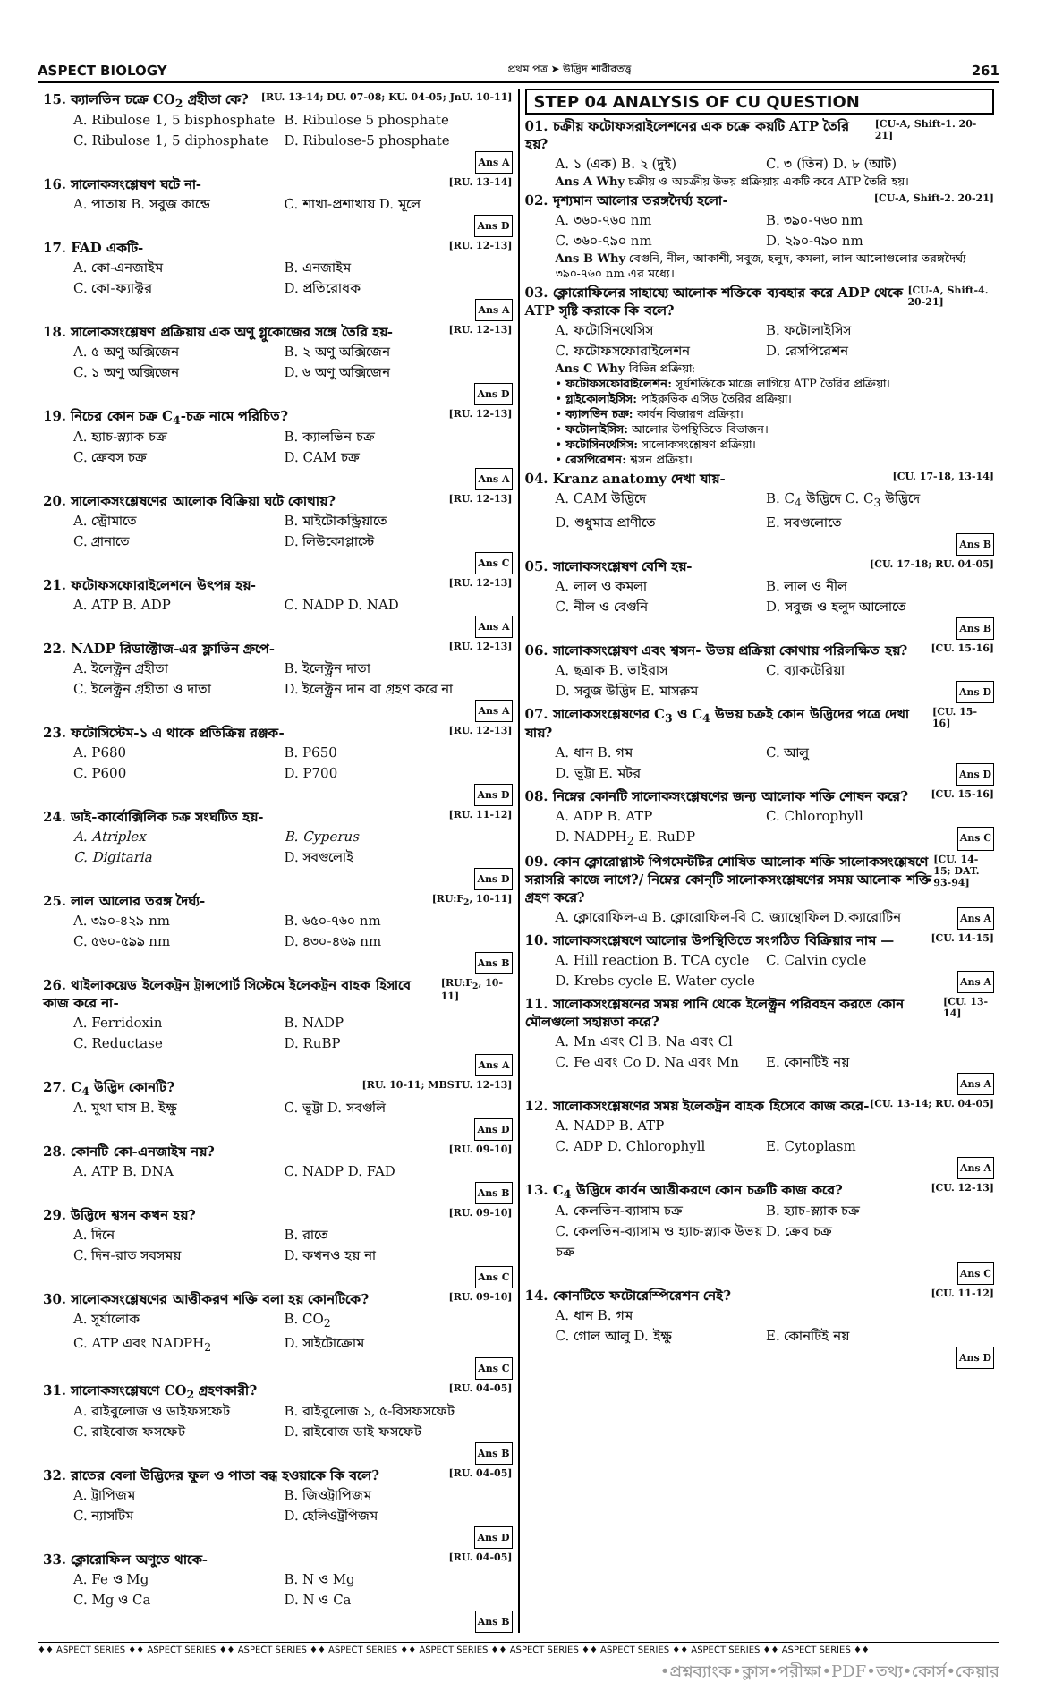ASPECT BIOLOGY প্রথম পত্র ➤ উদ্ভিদ শারীরতত্ত্ব 261
15. ক্যালভিন চক্রে CO<sub>2</sub> গ্রহীতা কে? [RU. 13-14; DU. 07-08; KU. 04-05; JnU. 10-11]
A. Ribulose 1, 5 bisphosphate B. Ribulose 5 phosphate C. Ribulose 1, 5 diphosphate D. Ribulose-5 phosphate Ans A
16. সালোকসংশ্লেষণ ঘটে না- [RU. 13-14]
A. পাতায় B. সবুজ কান্ডে C. শাখা-প্রশাখায় D. মূলে Ans D
17. FAD একটি- [RU. 12-13]
A. কো-এনজাইম B. এনজাইম C. কো-ফ্যাক্টর D. প্রতিরোধক Ans A
18. সালোকসংশ্লেষণ প্রক্রিয়ায় এক অণু গ্লুকোজের সঙ্গে তৈরি হয়- [RU. 12-13]
A. ৫ অণু অক্সিজেন B. ২ অণু অক্সিজেন C. ১ অণু অক্সিজেন D. ৬ অণু অক্সিজেন Ans D
19. নিচের কোন চক্র C<sub>4</sub>-চক্র নামে পরিচিত? [RU. 12-13]
A. হ্যাচ-স্ল্যাক চক্র B. ক্যালভিন চক্র C. ক্রেবস চক্র D. CAM চক্র Ans A
20. সালোকসংশ্লেষণের আলোক বিক্রিয়া ঘটে কোথায়? [RU. 12-13]
A. স্ট্রোমাতে B. মাইটোকন্ড্রিয়াতে C. গ্রানাতে D. লিউকোপ্লাস্টে Ans C
21. ফটোফসফোরাইলেশনে উৎপন্ন হয়- [RU. 12-13]
A. ATP B. ADP C. NADP D. NAD Ans A
22. NADP রিডাক্টোজ-এর ফ্লাভিন গ্রুপে- [RU. 12-13]
A. ইলেক্ট্রন গ্রহীতা B. ইলেক্ট্রন দাতা C. ইলেক্ট্রন গ্রহীতা ও দাতা D. ইলেক্ট্রন দান বা গ্রহণ করে না Ans A
23. ফটোসিস্টেম-১ এ থাকে প্রতিক্রিয় রঞ্জক- [RU. 12-13]
A. P680 B. P650 C. P600 D. P700 Ans D
24. ডাই-কার্বোক্সিলিক চক্র সংঘটিত হয়- [RU. 11-12]
A. Atriplex B. Cyperus C. Digitaria D. সবগুলোই Ans D
25. লাল আলোর তরঙ্গ দৈর্ঘ্য- [RU:F<sub>2</sub>, 10-11]
A. ৩৯০-৪২৯ nm B. ৬৫০-৭৬০ nm C. ৫৬০-৫৯৯ nm D. ৪৩০-৪৬৯ nm Ans B
26. থাইলাকয়েড ইলেকট্রন ট্রান্সপোর্ট সিস্টেমে ইলেকট্রন বাহক হিসাবে কাজ করে না- [RU:F<sub>2</sub>, 10-11]
A. Ferridoxin B. NADP C. Reductase D. RuBP Ans A
27. C<sub>4</sub> উদ্ভিদ কোনটি? [RU. 10-11; MBSTU. 12-13]
A. মুথা ঘাস B. ইক্ষু C. ভূট্টা D. সবগুলি Ans D
28. কোনটি কো-এনজাইম নয়? [RU. 09-10]
A. ATP B. DNA C. NADP D. FAD Ans B
29. উদ্ভিদে শ্বসন কখন হয়? [RU. 09-10]
A. দিনে B. রাতে C. দিন-রাত সবসময় D. কখনও হয় না Ans C
30. সালোকসংশ্লেষণের আত্তীকরণ শক্তি বলা হয় কোনটিকে? [RU. 09-10]
A. সূর্যালোক B. CO<sub>2</sub> C. ATP এবং NADPH<sub>2</sub> D. সাইটোক্রোম Ans C
31. সালোকসংশ্লেষণে CO<sub>2</sub> গ্রহণকারী? [RU. 04-05]
A. রাইবুলোজ ও ডাইফসফেট B. রাইবুলোজ ১, ৫-বিসফসফেট C. রাইবোজ ফসফেট D. রাইবোজ ডাই ফসফেট Ans B
32. রাতের বেলা উদ্ভিদের ফুল ও পাতা বন্ধ হওয়াকে কি বলে? [RU. 04-05]
A. ট্রাপিজম B. জিওট্রাপিজম C. ন্যাসটিম D. হেলিওট্রপিজম Ans D
33. ক্লোরোফিল অণুতে থাকে- [RU. 04-05]
A. Fe ও Mg B. N ও Mg C. Mg ও Ca D. N ও Ca Ans B
STEP 04 ANALYSIS OF CU QUESTION
01. চক্রীয় ফটোফসরাইলেশনের এক চক্রে কয়টি ATP তৈরি হয়? [CU-A, Shift-1. 20-21]
A. ১ (এক) B. ২ (দুই) C. ৩ (তিন) D. ৮ (আট)
Ans A Why চক্রীয় ও অচক্রীয় উভয় প্রক্রিয়ায় একটি করে ATP তৈরি হয়।
02. দৃশ্যমান আলোর তরঙ্গদৈর্ঘ্য হলো- [CU-A, Shift-2. 20-21]
A. ৩৬০-৭৬০ nm B. ৩৯০-৭৬০ nm C. ৩৬০-৭৯০ nm D. ২৯০-৭৯০ nm
Ans B Why বেগুনি, নীল, আকাশী, সবুজ, হলুদ, কমলা, লাল আলোগুলোর তরঙ্গদৈর্ঘ্য ৩৯০-৭৬০ nm এর মধ্যে।
03. ক্লোরোফিলের সাহায্যে আলোক শক্তিকে ব্যবহার করে ADP থেকে ATP সৃষ্টি করাকে কি বলে? [CU-A, Shift-4. 20-21]
A. ফটোসিনথেসিস B. ফটোলাইসিস C. ফটোফসফোরাইলেশন D. রেসপিরেশন
Ans C Why বিভিন্ন প্রক্রিয়া:
• ফটোফসফোরাইলেশন: সূর্যশক্তিকে মাজে লাগিয়ে ATP তৈরির প্রক্রিয়া।
• গ্লাইকোলাইসিস: পাইরুভিক এসিড তৈরির প্রক্রিয়া।
• ক্যালভিন চক্র: কার্বন বিজারণ প্রক্রিয়া।
• ফটোলাইসিস: আলোর উপস্থিতিতে বিভাজন।
• ফটোসিনথেসিস: সালোকসংশ্লেষণ প্রক্রিয়া।
• রেসপিরেশন: শ্বসন প্রক্রিয়া।
04. Kranz anatomy দেখা যায়- [CU. 17-18, 13-14]
A. CAM উদ্ভিদে B. C<sub>4</sub> উদ্ভিদে C. C<sub>3</sub> উদ্ভিদে D. শুধুমাত্র প্রাণীতে E. সবগুলোতে Ans B
05. সালোকসংশ্লেষণ বেশি হয়- [CU. 17-18; RU. 04-05]
A. লাল ও কমলা B. লাল ও নীল C. নীল ও বেগুনি D. সবুজ ও হলুদ আলোতে Ans B
06. সালোকসংশ্লেষণ এবং শ্বসন- উভয় প্রক্রিয়া কোথায় পরিলক্ষিত হয়? [CU. 15-16]
A. ছত্রাক B. ভাইরাস C. ব্যাকটেরিয়া D. সবুজ উদ্ভিদ E. মাসরুম Ans D
07. সালোকসংশ্লেষণের C<sub>3</sub> ও C<sub>4</sub> উভয় চক্রই কোন উদ্ভিদের পত্রে দেখা যায়? [CU. 15-16]
A. ধান B. গম C. আলু D. ভূট্টা E. মটর Ans D
08. নিম্নের কোনটি সালোকসংশ্লেষণের জন্য আলোক শক্তি শোষন করে? [CU. 15-16]
A. ADP B. ATP C. Chlorophyll D. NADPH<sub>2</sub> E. RuDP Ans C
09. কোন ক্লোরোপ্লাস্ট পিগমেন্টটির শোষিত আলোক শক্তি সালোকসংশ্লেষণে সরাসরি কাজে লাগে?/ নিম্নের কোন্‌টি সালোকসংশ্লেষণের সময় আলোক শক্তি গ্রহণ করে? [CU. 14-15; DAT. 93-94]
A. ক্লোরোফিল-এ B. ক্লোরোফিল-বি C. জ্যান্থোফিল D.ক্যারোটিন Ans A
10. সালোকসংশ্লেষণে আলোর উপস্থিতিতে সংগঠিত বিক্রিয়ার নাম — [CU. 14-15]
A. Hill reaction B. TCA cycle C. Calvin cycle D. Krebs cycle E. Water cycle Ans A
11. সালোকসংশ্লেষনের সময় পানি থেকে ইলেক্ট্রন পরিবহন করতে কোন মৌলগুলো সহায়তা করে? [CU. 13-14]
A. Mn এবং Cl B. Na এবং Cl C. Fe এবং Co D. Na এবং Mn E. কোনটিই নয় Ans A
12. সালোকসংশ্লেষণের সময় ইলেকট্রন বাহক হিসেবে কাজ করে- [CU. 13-14; RU. 04-05]
A. NADP B. ATP C. ADP D. Chlorophyll E. Cytoplasm Ans A
13. C<sub>4</sub> উদ্ভিদে কার্বন আত্তীকরণে কোন চক্রটি কাজ করে? [CU. 12-13]
A. কেলভিন-ব্যাসাম চক্র B. হ্যাচ-স্ল্যাক চক্র C. কেলভিন-ব্যাসাম ও হ্যাচ-স্ল্যাক উভয় চক্র D. ক্রেব চক্র Ans C
14. কোনটিতে ফটোরেস্পিরেশন নেই? [CU. 11-12]
A. ধান B. গম C. গোল আলু D. ইক্ষু E. কোনটিই নয় Ans D
♦♦ ASPECT SERIES ♦♦ ASPECT SERIES ♦♦ ASPECT SERIES ♦♦ ASPECT SERIES ♦♦ ASPECT SERIES ♦♦ ASPECT SERIES ♦♦ ASPECT SERIES ♦♦ ASPECT SERIES ♦♦ ASPECT SERIES ♦♦
•প্রশ্নব্যাংক•ক্লাস•পরীক্ষা•PDF•তথ্য•কোর্স•কেয়ার